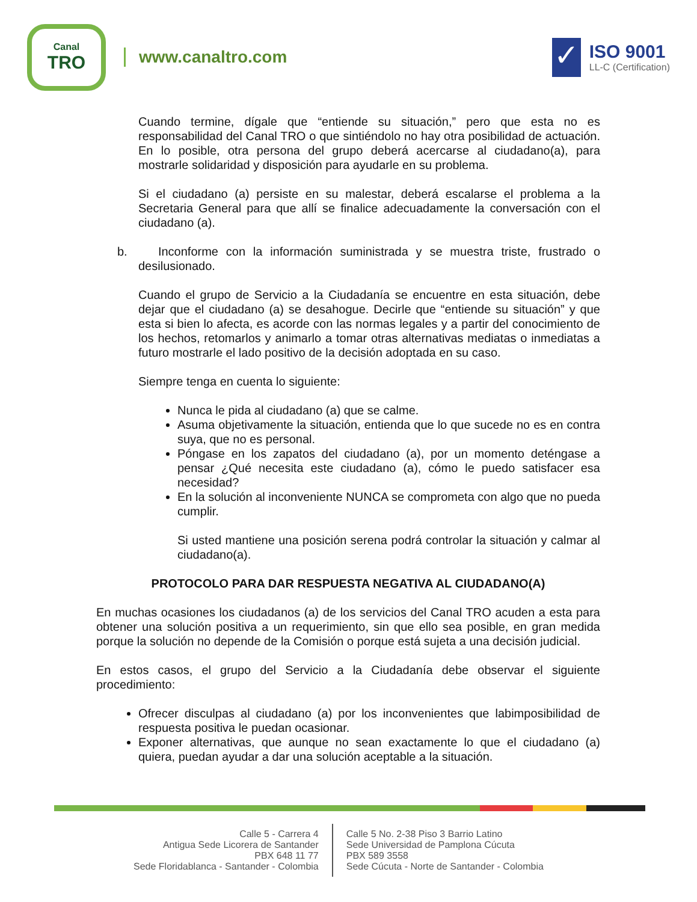Canal
TRO
www.canaltro.com
✓
ISO 9001
LL-C (Certification)
Cuando termine, dígale que “entiende su situación,” pero que esta no es responsabilidad del Canal TRO o que sintiéndolo no hay otra posibilidad de actuación. En lo posible, otra persona del grupo deberá acercarse al ciudadano(a), para mostrarle solidaridad y disposición para ayudarle en su problema.
Si el ciudadano (a) persiste en su malestar, deberá escalarse el problema a la Secretaria General para que allí se finalice adecuadamente la conversación con el ciudadano (a).
b. Inconforme con la información suministrada y se muestra triste, frustrado o desilusionado.
Cuando el grupo de Servicio a la Ciudadanía se encuentre en esta situación, debe dejar que el ciudadano (a) se desahogue. Decirle que “entiende su situación” y que esta si bien lo afecta, es acorde con las normas legales y a partir del conocimiento de los hechos, retomarlos y animarlo a tomar otras alternativas mediatas o inmediatas a futuro mostrarle el lado positivo de la decisión adoptada en su caso.
Siempre tenga en cuenta lo siguiente:
Nunca le pida al ciudadano (a) que se calme.
Asuma objetivamente la situación, entienda que lo que sucede no es en contra suya, que no es personal.
Póngase en los zapatos del ciudadano (a), por un momento deténgase a pensar ¿Qué necesita este ciudadano (a), cómo le puedo satisfacer esa necesidad?
En la solución al inconveniente NUNCA se comprometa con algo que no pueda cumplir.
Si usted mantiene una posición serena podrá controlar la situación y calmar al ciudadano(a).
PROTOCOLO PARA DAR RESPUESTA NEGATIVA AL CIUDADANO(A)
En muchas ocasiones los ciudadanos (a) de los servicios del Canal TRO acuden a esta para obtener una solución positiva a un requerimiento, sin que ello sea posible, en gran medida porque la solución no depende de la Comisión o porque está sujeta a una decisión judicial.
En estos casos, el grupo del Servicio a la Ciudadanía debe observar el siguiente procedimiento:
Ofrecer disculpas al ciudadano (a) por los inconvenientes que labimposibilidad de respuesta positiva le puedan ocasionar.
Exponer alternativas, que aunque no sean exactamente lo que el ciudadano (a) quiera, puedan ayudar a dar una solución aceptable a la situación.
Calle 5 - Carrera 4
Antigua Sede Licorera de Santander
PBX 648 11 77
Sede Floridablanca - Santander - Colombia
Calle 5 No. 2-38 Piso 3 Barrio Latino
Sede Universidad de Pamplona Cúcuta
PBX 589 3558
Sede Cúcuta - Norte de Santander - Colombia